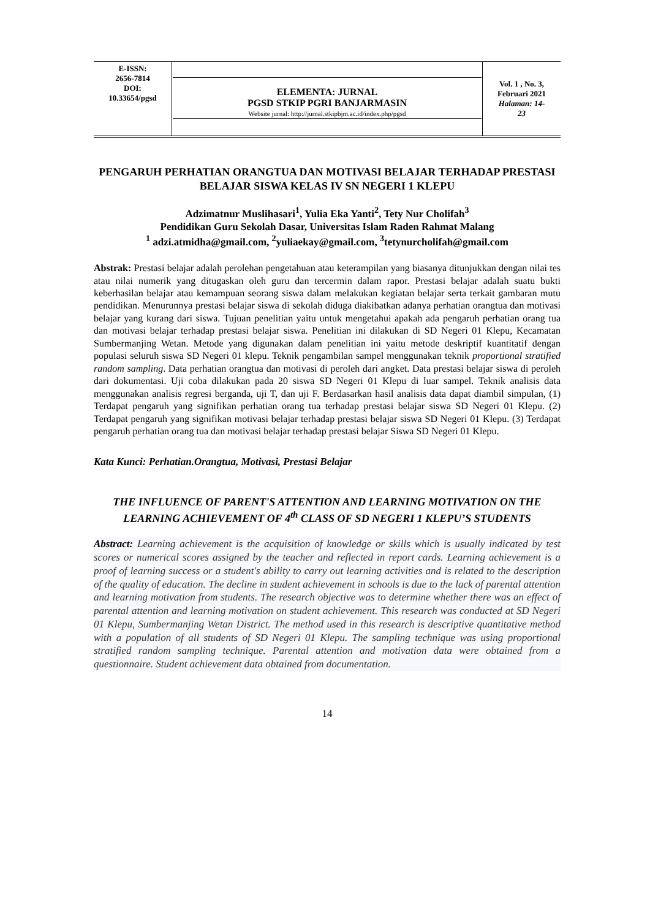| E-ISSN: 2656-7814 DOI: 10.33654/pgsd | ELEMENTA: JURNAL PGSD STKIP PGRI BANJARMASIN Website jurnal: http://jurnal.stkipbjm.ac.id/index.php/pgsd | Vol. 1 , No. 3, Februari 2021 Halaman: 14- 23 |
PENGARUH PERHATIAN ORANGTUA DAN MOTIVASI BELAJAR TERHADAP PRESTASI BELAJAR SISWA KELAS IV SN NEGERI 1 KLEPU
Adzimatnur Muslihasari<sup>1</sup>, Yulia Eka Yanti<sup>2</sup>, Tety Nur Cholifah<sup>3</sup>
Pendidikan Guru Sekolah Dasar, Universitas Islam Raden Rahmat Malang
<sup>1</sup> adzi.atmidha@gmail.com, <sup>2</sup>yuliaekay@gmail.com, <sup>3</sup>tetynurcholifah@gmail.com
Abstrak: Prestasi belajar adalah perolehan pengetahuan atau keterampilan yang biasanya ditunjukkan dengan nilai tes atau nilai numerik yang ditugaskan oleh guru dan tercermin dalam rapor. Prestasi belajar adalah suatu bukti keberhasilan belajar atau kemampuan seorang siswa dalam melakukan kegiatan belajar serta terkait gambaran mutu pendidikan. Menurunnya prestasi belajar siswa di sekolah diduga diakibatkan adanya perhatian orangtua dan motivasi belajar yang kurang dari siswa. Tujuan penelitian yaitu untuk mengetahui apakah ada pengaruh perhatian orang tua dan motivasi belajar terhadap prestasi belajar siswa. Penelitian ini dilakukan di SD Negeri 01 Klepu, Kecamatan Sumbermanjing Wetan. Metode yang digunakan dalam penelitian ini yaitu metode deskriptif kuantitatif dengan populasi seluruh siswa SD Negeri 01 klepu. Teknik pengambilan sampel menggunakan teknik proportional stratified random sampling. Data perhatian orangtua dan motivasi di peroleh dari angket. Data prestasi belajar siswa di peroleh dari dokumentasi. Uji coba dilakukan pada 20 siswa SD Negeri 01 Klepu di luar sampel. Teknik analisis data menggunakan analisis regresi berganda, uji T, dan uji F. Berdasarkan hasil analisis data dapat diambil simpulan, (1) Terdapat pengaruh yang signifikan perhatian orang tua terhadap prestasi belajar siswa SD Negeri 01 Klepu. (2) Terdapat pengaruh yang signifikan motivasi belajar terhadap prestasi belajar siswa SD Negeri 01 Klepu. (3) Terdapat pengaruh perhatian orang tua dan motivasi belajar terhadap prestasi belajar Siswa SD Negeri 01 Klepu.
Kata Kunci: Perhatian.Orangtua, Motivasi, Prestasi Belajar
THE INFLUENCE OF PARENT'S ATTENTION AND LEARNING MOTIVATION ON THE LEARNING ACHIEVEMENT OF 4<sup>th</sup> CLASS OF SD NEGERI 1 KLEPU’S STUDENTS
Abstract: Learning achievement is the acquisition of knowledge or skills which is usually indicated by test scores or numerical scores assigned by the teacher and reflected in report cards. Learning achievement is a proof of learning success or a student's ability to carry out learning activities and is related to the description of the quality of education. The decline in student achievement in schools is due to the lack of parental attention and learning motivation from students. The research objective was to determine whether there was an effect of parental attention and learning motivation on student achievement. This research was conducted at SD Negeri 01 Klepu, Sumbermanjing Wetan District. The method used in this research is descriptive quantitative method with a population of all students of SD Negeri 01 Klepu. The sampling technique was using proportional stratified random sampling technique. Parental attention and motivation data were obtained from a questionnaire. Student achievement data obtained from documentation.
14